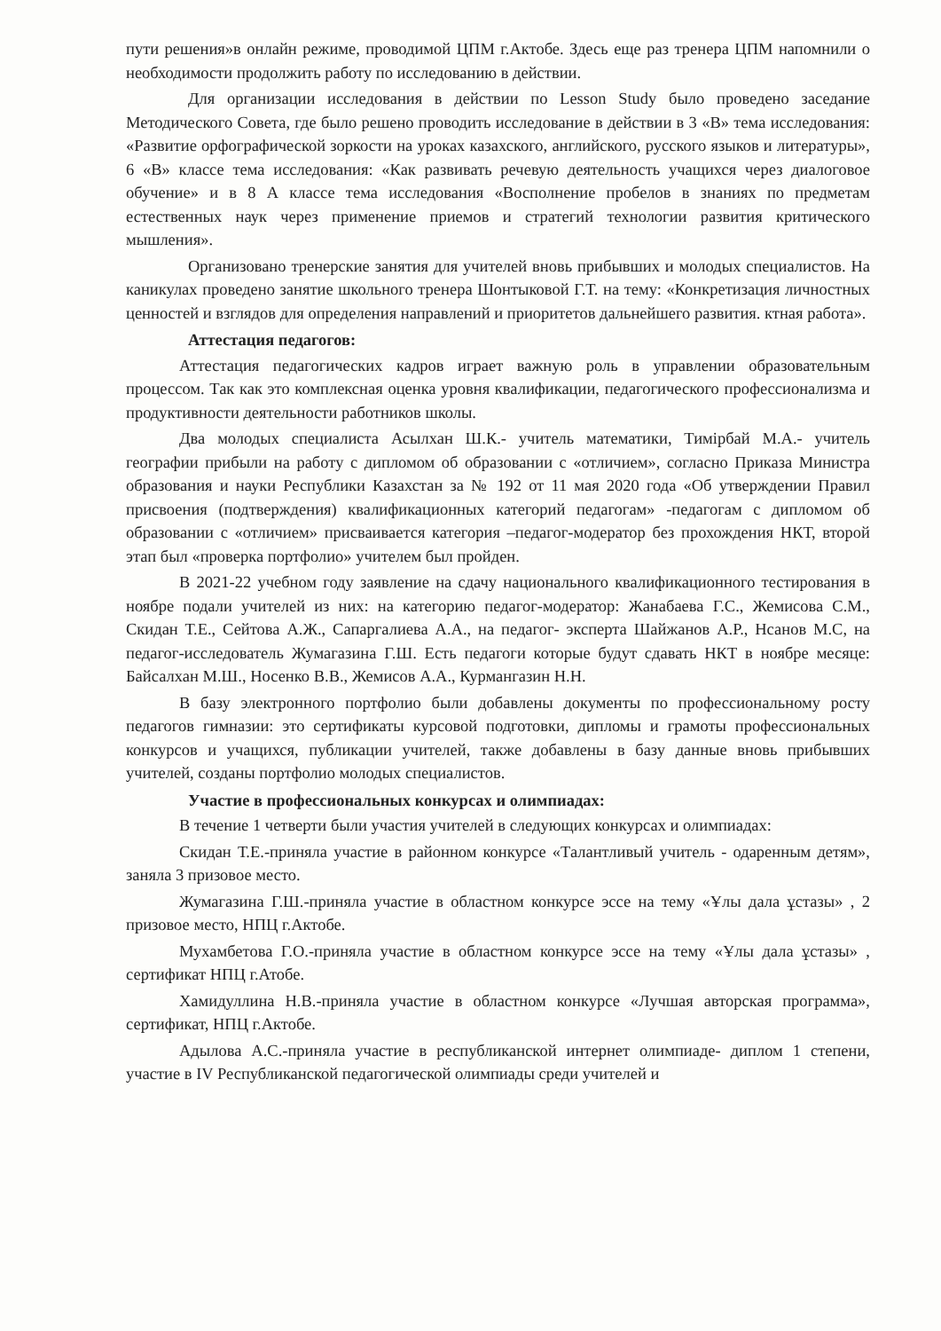пути решения»в онлайн режиме, проводимой ЦПМ г.Актобе. Здесь еще раз тренера ЦПМ напомнили о необходимости продолжить работу по исследованию в действии.
Для организации исследования в действии по Lesson Study было проведено заседание Методического Совета, где было решено проводить исследование в действии в 3 «В» тема исследования: «Развитие орфографической зоркости на уроках казахского, английского, русского языков и литературы», 6 «В» классе тема исследования: «Как развивать речевую деятельность учащихся через диалоговое обучение» и в 8 А классе тема исследования «Восполнение пробелов в знаниях по предметам естественных наук через применение приемов и стратегий технологии развития критического мышления».
Организовано тренерские занятия для учителей вновь прибывших и молодых специалистов. На каникулах проведено занятие школьного тренера Шонтыковой Г.Т. на тему: «Конкретизация личностных ценностей и взглядов для определения направлений и приоритетов дальнейшего развития. ктная работа».
Аттестация педагогов:
Аттестация педагогических кадров играет важную роль в управлении образовательным процессом. Так как это комплексная оценка уровня квалификации, педагогического профессионализма и продуктивности деятельности работников школы.
Два молодых специалиста Асылхан Ш.К.- учитель математики, Тимірбай М.А.- учитель географии прибыли на работу с дипломом об образовании с «отличием», согласно Приказа Министра образования и науки Республики Казахстан за № 192 от 11 мая 2020 года «Об утверждении Правил присвоения (подтверждения) квалификационных категорий педагогам» -педагогам с дипломом об образовании с «отличием» присваивается категория –педагог-модератор без прохождения НКТ, второй этап был «проверка портфолио» учителем был пройден.
В 2021-22 учебном году заявление на сдачу национального квалификационного тестирования в ноябре подали учителей из них: на категорию педагог-модератор: Жанабаева Г.С., Жемисова С.М., Скидан Т.Е., Сейтова А.Ж., Сапаргалиева А.А., на педагог- эксперта Шайжанов А.Р., Нсанов М.С, на педагог-исследователь Жумагазина Г.Ш. Есть педагоги которые будут сдавать НКТ в ноябре месяце: Байсалхан М.Ш., Носенко В.В., Жемисов А.А., Курмангазин Н.Н.
В базу электронного портфолио были добавлены документы по профессиональному росту педагогов гимназии: это сертификаты курсовой подготовки, дипломы и грамоты профессиональных конкурсов и учащихся, публикации учителей, также добавлены в базу данные вновь прибывших учителей, созданы портфолио молодых специалистов.
Участие в профессиональных конкурсах и олимпиадах:
В течение 1 четверти были участия учителей в следующих конкурсах и олимпиадах:
Скидан Т.Е.-приняла участие в районном конкурсе «Талантливый учитель - одаренным детям», заняла 3 призовое место.
Жумагазина Г.Ш.-приняла участие в областном конкурсе эссе на тему «Ұлы дала ұстазы» , 2 призовое место, НПЦ г.Актобе.
Мухамбетова Г.О.-приняла участие в областном конкурсе эссе на тему «Ұлы дала ұстазы» , сертификат НПЦ г.Атобе.
Хамидуллина Н.В.-приняла участие в областном конкурсе «Лучшая авторская программа», сертификат, НПЦ г.Актобе.
Адылова А.С.-приняла участие в республиканской интернет олимпиаде- диплом 1 степени, участие в IV Республиканской педагогической олимпиады среди учителей и